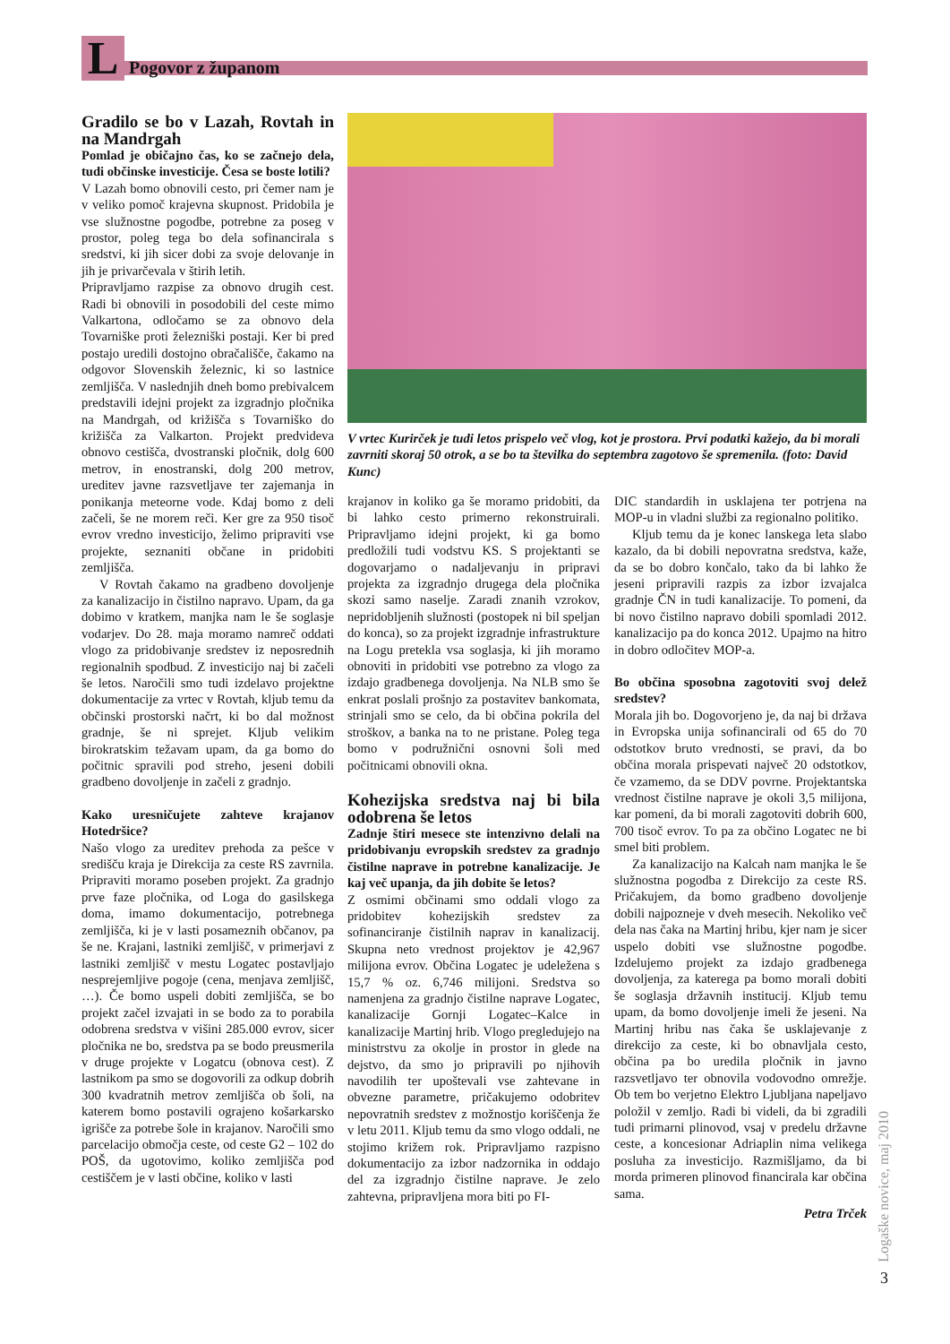L Pogovor z županom
Gradilo se bo v Lazah, Rovtah in na Mandrgah
Pomlad je običajno čas, ko se začnejo dela, tudi občinske investicije. Česa se boste lotili?
V Lazah bomo obnovili cesto, pri čemer nam je v veliko pomoč krajevna skupnost. Pridobila je vse služnostne pogodbe, potrebne za poseg v prostor, poleg tega bo dela sofinancirala s sredstvi, ki jih sicer dobi za svoje delovanje in jih je privarčevala v štirih letih.
Pripravljamo razpise za obnovo drugih cest. Radi bi obnovili in posodobili del ceste mimo Valkartona, odločamo se za obnovo dela Tovarniške proti železniški postaji. Ker bi pred postajo uredili dostojno obračališče, čakamo na odgovor Slovenskih železnic, ki so lastnice zemljišča. V naslednjih dneh bomo prebivalcem predstavili idejni projekt za izgradnjo pločnika na Mandrgah, od križišča s Tovarniško do križišča za Valkarton. Projekt predvideva obnovo cestišča, dvostranski pločnik, dolg 600 metrov, in enostranski, dolg 200 metrov, ureditev javne razsvetljave ter zajemanja in ponikanja meteorne vode. Kdaj bomo z deli začeli, še ne morem reči. Ker gre za 950 tisoč evrov vredno investicijo, želimo pripraviti vse projekte, seznaniti občane in pridobiti zemljišča.
V Rovtah čakamo na gradbeno dovoljenje za kanalizacijo in čistilno napravo. Upam, da ga dobimo v kratkem, manjka nam le še soglasje vodarjev. Do 28. maja moramo namreč oddati vlogo za pridobivanje sredstev iz neposrednih regionalnih spodbud. Z investicijo naj bi začeli še letos. Naročili smo tudi izdelavo projektne dokumentacije za vrtec v Rovtah, kljub temu da občinski prostorski načrt, ki bo dal možnost gradnje, še ni sprejet. Kljub velikim birokratskim težavam upam, da ga bomo do počitnic spravili pod streho, jeseni dobili gradbeno dovoljenje in začeli z gradnjo.
Kako uresničujete zahteve krajanov Hotedršice?
Našo vlogo za ureditev prehoda za pešce v središču kraja je Direkcija za ceste RS zavrnila. Pripraviti moramo poseben projekt. Za gradnjo prve faze pločnika, od Loga do gasilskega doma, imamo dokumentacijo, potrebnega zemljišča, ki je v lasti posameznih občanov, pa še ne. Krajani, lastniki zemljišč, v primerjavi z lastniki zemljišč v mestu Logatec postavljajo nesprejemljive pogoje (cena, menjava zemljišč, …). Če bomo uspeli dobiti zemljišča, se bo projekt začel izvajati in se bodo za to porabila odobrena sredstva v višini 285.000 evrov, sicer pločnika ne bo, sredstva pa se bodo preusmerila v druge projekte v Logatcu (obnova cest). Z lastnikom pa smo se dogovorili za odkup dobrih 300 kvadratnih metrov zemljišča ob šoli, na katerem bomo postavili ograjeno košarkarsko igrišče za potrebe šole in krajanov. Naročili smo parcelacijo območja ceste, od ceste G2 – 102 do POŠ, da ugotovimo, koliko zemljišča pod cestiščem je v lasti občine, koliko v lasti
V vrtec Kurirček je tudi letos prispelo več vlog, kot je prostora. Prvi podatki kažejo, da bi morali zavrniti skoraj 50 otrok, a se bo ta številka do septembra zagotovo še spremenila. (foto: David Kunc)
krajanov in koliko ga še moramo pridobiti, da bi lahko cesto primerno rekonstruirali. Pripravljamo idejni projekt, ki ga bomo predložili tudi vodstvu KS. S projektanti se dogovarjamo o nadaljevanju in pripravi projekta za izgradnjo drugega dela pločnika skozi samo naselje. Zaradi znanih vzrokov, nepridobljenih služnosti (postopek ni bil speljan do konca), so za projekt izgradnje infrastrukture na Logu pretekla vsa soglasja, ki jih moramo obnoviti in pridobiti vse potrebno za vlogo za izdajo gradbenega dovoljenja. Na NLB smo še enkrat poslali prošnjo za postavitev bankomata, strinjali smo se celo, da bi občina pokrila del stroškov, a banka na to ne pristane. Poleg tega bomo v podružnični osnovni šoli med počitnicami obnovili okna.
Kohezijska sredstva naj bi bila odobrena še letos
Zadnje štiri mesece ste intenzivno delali na pridobivanju evropskih sredstev za gradnjo čistilne naprave in potrebne kanalizacije. Je kaj več upanja, da jih dobite še letos?
Z osmimi občinami smo oddali vlogo za pridobitev kohezijskih sredstev za sofinanciranje čistilnih naprav in kanalizacij. Skupna neto vrednost projektov je 42,967 milijona evrov. Občina Logatec je udeležena s 15,7 % oz. 6,746 milijoni. Sredstva so namenjena za gradnjo čistilne naprave Logatec, kanalizacije Gornji Logatec–Kalce in kanalizacije Martinj hrib. Vlogo pregledujejo na ministrstvu za okolje in prostor in glede na dejstvo, da smo jo pripravili po njihovih navodilih ter upoštevali vse zahtevane in obvezne parametre, pričakujemo odobritev nepovratnih sredstev z možnostjo koriščenja že v letu 2011. Kljub temu da smo vlogo oddali, ne stojimo križem rok. Pripravljamo razpisno dokumentacijo za izbor nadzornika in oddajo del za izgradnjo čistilne naprave. Je zelo zahtevna, pripravljena mora biti po FI-
DIC standardih in usklajena ter potrjena na MOP-u in vladni službi za regionalno politiko.
Kljub temu da je konec lanskega leta slabo kazalo, da bi dobili nepovratna sredstva, kaže, da se bo dobro končalo, tako da bi lahko že jeseni pripravili razpis za izbor izvajalca gradnje ČN in tudi kanalizacije. To pomeni, da bi novo čistilno napravo dobili spomladi 2012. kanalizacijo pa do konca 2012. Upajmo na hitro in dobro odločitev MOP-a.
Bo občina sposobna zagotoviti svoj delež sredstev?
Morala jih bo. Dogovorjeno je, da naj bi država in Evropska unija sofinancirali od 65 do 70 odstotkov bruto vrednosti, se pravi, da bo občina morala prispevati največ 20 odstotkov, če vzamemo, da se DDV povrne. Projektantska vrednost čistilne naprave je okoli 3,5 milijona, kar pomeni, da bi morali zagotoviti dobrih 600, 700 tisoč evrov. To pa za občino Logatec ne bi smel biti problem.
Za kanalizacijo na Kalcah nam manjka le še služnostna pogodba z Direkcijo za ceste RS. Pričakujem, da bomo gradbeno dovoljenje dobili najpozneje v dveh mesecih. Nekoliko več dela nas čaka na Martinj hribu, kjer nam je sicer uspelo dobiti vse služnostne pogodbe. Izdelujemo projekt za izdajo gradbenega dovoljenja, za katerega pa bomo morali dobiti še soglasja državnih institucij. Kljub temu upam, da bomo dovoljenje imeli že jeseni. Na Martinj hribu nas čaka še usklajevanje z direkcijo za ceste, ki bo obnavljala cesto, občina pa bo uredila pločnik in javno razsvetljavo ter obnovila vodovodno omrežje. Ob tem bo verjetno Elektro Ljubljana napeljavo položil v zemljo. Radi bi videli, da bi zgradili tudi primarni plinovod, vsaj v predelu državne ceste, a koncesionar Adriaplin nima velikega posluha za investicijo. Razmišljamo, da bi morda primeren plinovod financirala kar občina sama.
Petra Trček
Logaške novice, maj 2010
3